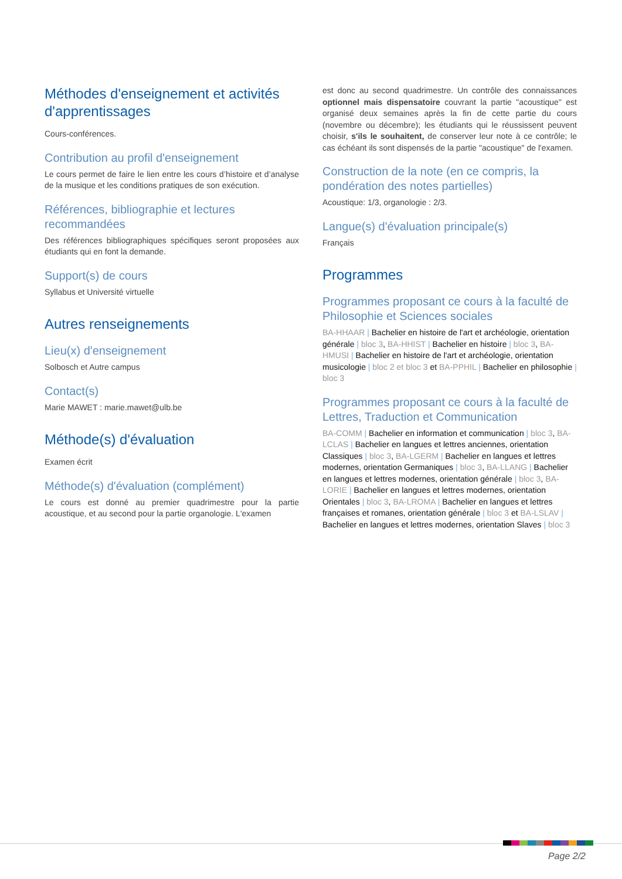Méthodes d'enseignement et activités d'apprentissages
Cours-conférences.
Contribution au profil d'enseignement
Le cours permet de faire le lien entre les cours d’histoire et d’analyse de la musique et les conditions pratiques de son exécution.
Références, bibliographie et lectures recommandées
Des références bibliographiques spécifiques seront proposées aux étudiants qui en font la demande.
Support(s) de cours
Syllabus et Université virtuelle
Autres renseignements
Lieu(x) d'enseignement
Solbosch et Autre campus
Contact(s)
Marie MAWET : marie.mawet@ulb.be
Méthode(s) d'évaluation
Examen écrit
Méthode(s) d'évaluation (complément)
Le cours est donné au premier quadrimestre pour la partie acoustique, et au second pour la partie organologie. L'examen
est donc au second quadrimestre. Un contrôle des connaissances optionnel mais dispensatoire couvrant la partie "acoustique" est organisé deux semaines après la fin de cette partie du cours (novembre ou décembre); les étudiants qui le réussissent peuvent choisir, s'ils le souhaitent, de conserver leur note à ce contrôle; le cas échéant ils sont dispensés de la partie "acoustique" de l'examen.
Construction de la note (en ce compris, la pondération des notes partielles)
Acoustique: 1/3, organologie : 2/3.
Langue(s) d'évaluation principale(s)
Français
Programmes
Programmes proposant ce cours à la faculté de Philosophie et Sciences sociales
BA-HHAAR | Bachelier en histoire de l'art et archéologie, orientation générale | bloc 3, BA-HHIST | Bachelier en histoire | bloc 3, BA-HMUSI | Bachelier en histoire de l'art et archéologie, orientation musicologie | bloc 2 et bloc 3 et BA-PPHIL | Bachelier en philosophie | bloc 3
Programmes proposant ce cours à la faculté de Lettres, Traduction et Communication
BA-COMM | Bachelier en information et communication | bloc 3, BA-LCLAS | Bachelier en langues et lettres anciennes, orientation Classiques | bloc 3, BA-LGERM | Bachelier en langues et lettres modernes, orientation Germaniques | bloc 3, BA-LLANG | Bachelier en langues et lettres modernes, orientation générale | bloc 3, BA-LORIE | Bachelier en langues et lettres modernes, orientation Orientales | bloc 3, BA-LROMA | Bachelier en langues et lettres françaises et romanes, orientation générale | bloc 3 et BA-LSLAV | Bachelier en langues et lettres modernes, orientation Slaves | bloc 3
Page 2/2